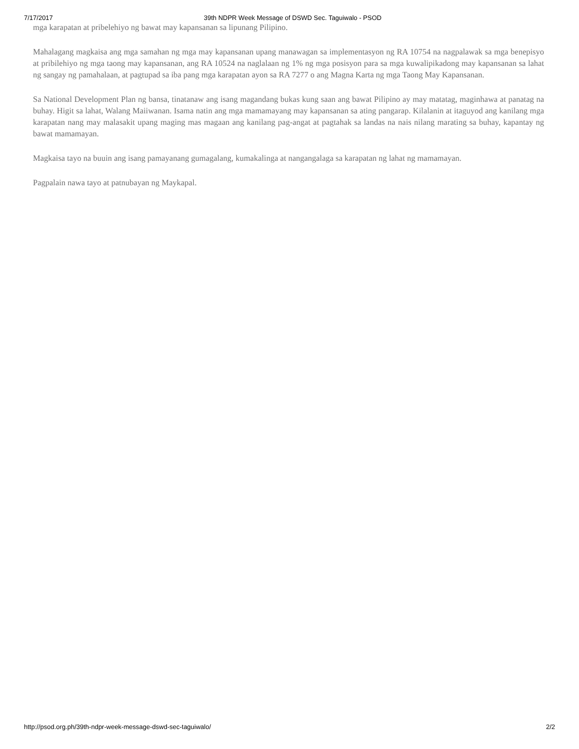7/17/2017 39th NDPR Week Message of DSWD Sec. Taguiwalo - PSOD
mga karapatan at pribelehiyo ng bawat may kapansanan sa lipunang Pilipino.
Mahalagang magkaisa ang mga samahan ng mga may kapansanan upang manawagan sa implementasyon ng RA 10754 na nagpalawak sa mga benepisyo at pribilehiyo ng mga taong may kapansanan, ang RA 10524 na naglalaan ng 1% ng mga posisyon para sa mga kuwalipikadong may kapansanan sa lahat ng sangay ng pamahalaan, at pagtupad sa iba pang mga karapatan ayon sa RA 7277 o ang Magna Karta ng mga Taong May Kapansanan.
Sa National Development Plan ng bansa, tinatanaw ang isang magandang bukas kung saan ang bawat Pilipino ay may matatag, maginhawa at panatag na buhay. Higit sa lahat, Walang Maiiwanan. Isama natin ang mga mamamayang may kapansanan sa ating pangarap. Kilalanin at itaguyod ang kanilang mga karapatan nang may malasakit upang maging mas magaan ang kanilang pag-angat at pagtahak sa landas na nais nilang marating sa buhay, kapantay ng bawat mamamayan.
Magkaisa tayo na buuin ang isang pamayanang gumagalang, kumakalinga at nangangalaga sa karapatan ng lahat ng mamamayan.
Pagpalain nawa tayo at patnubayan ng Maykapal.
http://psod.org.ph/39th-ndpr-week-message-dswd-sec-taguiwalo/ 2/2